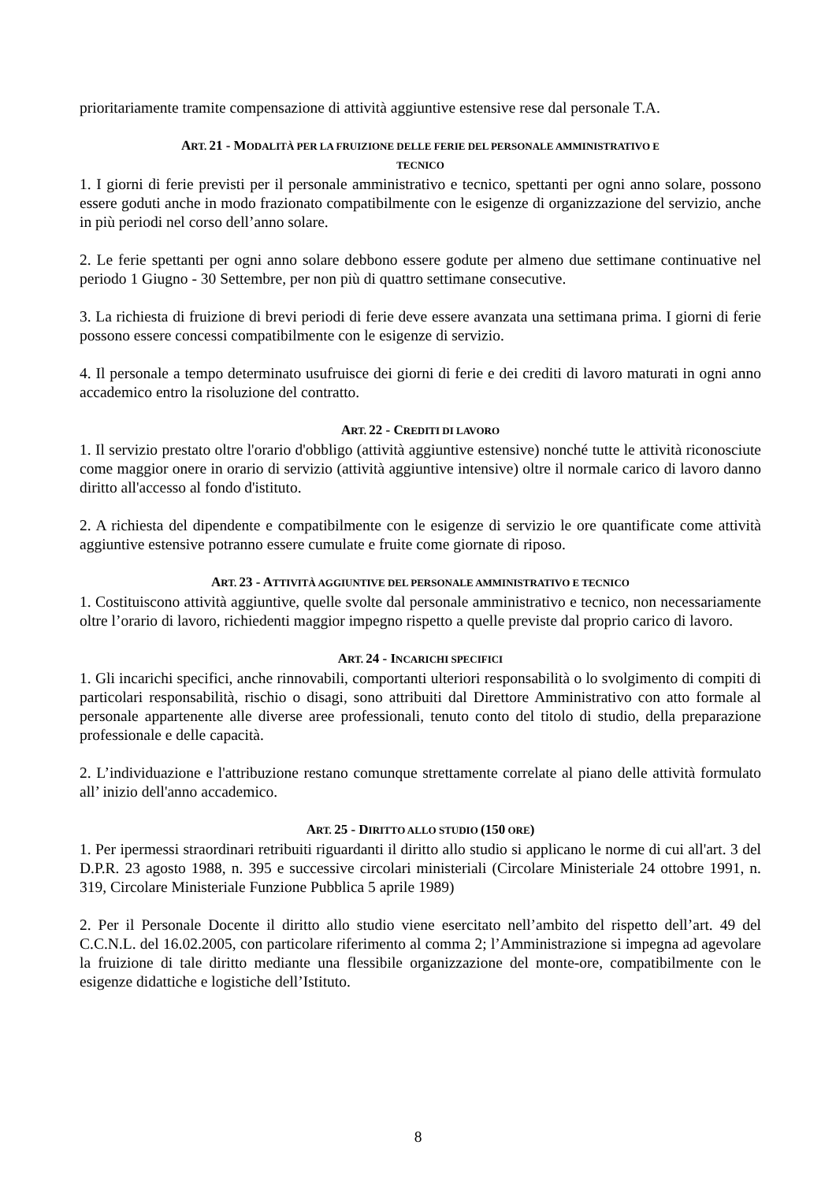prioritariamente tramite compensazione di attività aggiuntive estensive rese dal personale T.A.
ART. 21 - MODALITÀ PER LA FRUIZIONE DELLE FERIE DEL PERSONALE AMMINISTRATIVO E
TECNICO
1. I giorni di ferie previsti per il personale amministrativo e tecnico, spettanti per ogni anno solare, possono essere goduti anche in modo frazionato compatibilmente con le esigenze di organizzazione del servizio, anche in più periodi nel corso dell’anno solare.
2. Le ferie spettanti per ogni anno solare debbono essere godute per almeno due settimane continuative nel periodo 1 Giugno - 30 Settembre, per non più di quattro settimane consecutive.
3. La richiesta di fruizione di brevi periodi di ferie deve essere avanzata una settimana prima. I giorni di ferie possono essere concessi compatibilmente con le esigenze di servizio.
4. Il personale a tempo determinato usufruisce dei giorni di ferie e dei crediti di lavoro maturati in ogni anno accademico entro la risoluzione del contratto.
ART. 22 - CREDITI DI LAVORO
1. Il servizio prestato oltre l'orario d'obbligo (attività aggiuntive estensive) nonché tutte le attività riconosciute come maggior onere in orario di servizio (attività aggiuntive intensive) oltre il normale carico di lavoro danno diritto all'accesso al fondo d'istituto.
2. A richiesta del dipendente e compatibilmente con le esigenze di servizio le ore quantificate come attività aggiuntive estensive potranno essere cumulate e fruite come giornate di riposo.
ART. 23 - ATTIVITÀ AGGIUNTIVE DEL PERSONALE AMMINISTRATIVO E TECNICO
1. Costituiscono attività aggiuntive, quelle svolte dal personale amministrativo e tecnico, non necessariamente oltre l’orario di lavoro, richiedenti maggior impegno rispetto a quelle previste dal proprio carico di lavoro.
ART. 24 - INCARICHI SPECIFICI
1. Gli incarichi specifici, anche rinnovabili, comportanti ulteriori responsabilità o lo svolgimento di compiti di particolari responsabilità, rischio o disagi, sono attribuiti dal Direttore Amministrativo con atto formale al personale appartenente alle diverse aree professionali, tenuto conto del titolo di studio, della preparazione professionale e delle capacità.
2. L’individuazione e l'attribuzione restano comunque strettamente correlate al piano delle attività formulato all’ inizio dell'anno accademico.
ART. 25 - DIRITTO ALLO STUDIO (150 ORE)
1. Per ipermessi straordinari retribuiti riguardanti il diritto allo studio si applicano le norme di cui all'art. 3 del D.P.R. 23 agosto 1988, n. 395 e successive circolari ministeriali (Circolare Ministeriale 24 ottobre 1991, n. 319, Circolare Ministeriale Funzione Pubblica 5 aprile 1989)
2. Per il Personale Docente il diritto allo studio viene esercitato nell’ambito del rispetto dell’art. 49 del C.C.N.L. del 16.02.2005, con particolare riferimento al comma 2; l’Amministrazione si impegna ad agevolare la fruizione di tale diritto mediante una flessibile organizzazione del monte-ore, compatibilmente con le esigenze didattiche e logistiche dell’Istituto.
8